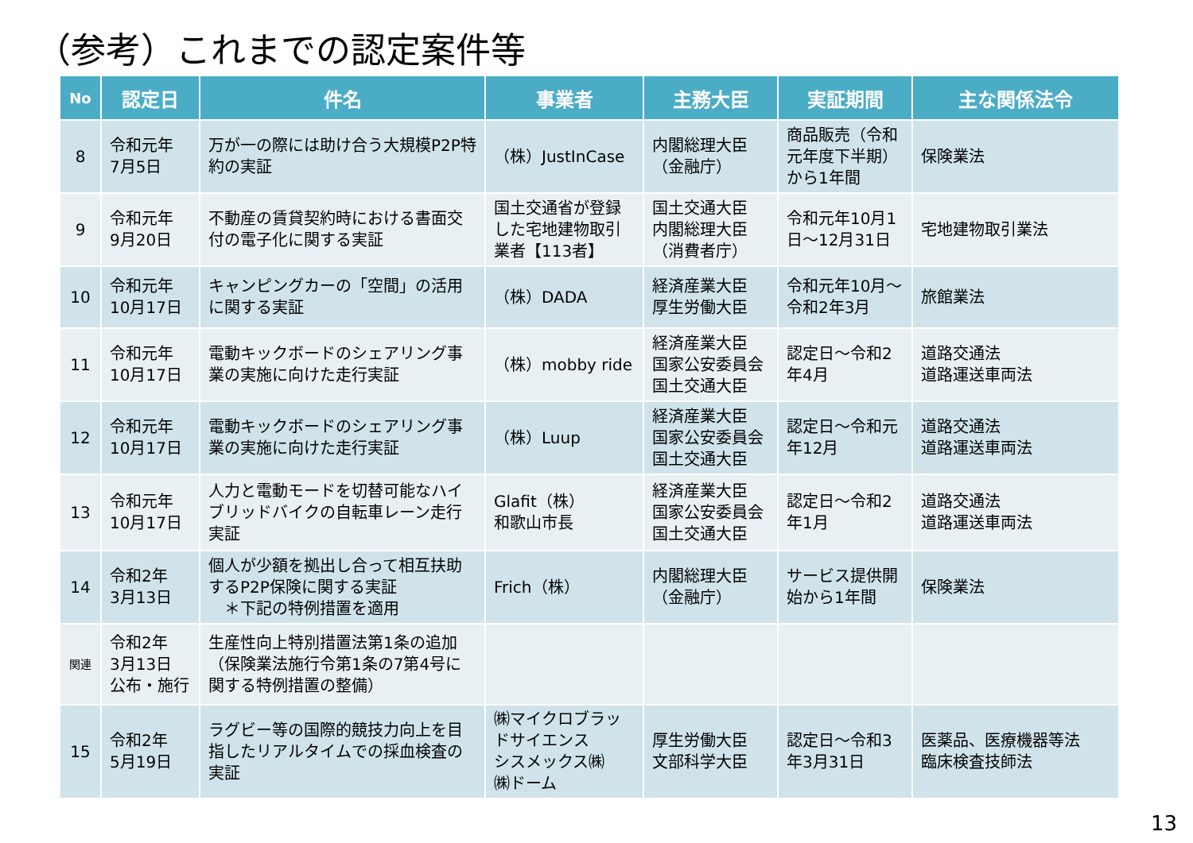（参考）これまでの認定案件等
| No | 認定日 | 件名 | 事業者 | 主務大臣 | 実証期間 | 主な関係法令 |
| --- | --- | --- | --- | --- | --- | --- |
| 8 | 令和元年 7月5日 | 万が一の際には助け合う大規模P2P特約の実証 | （株）JustInCase | 内閣総理大臣 （金融庁） | 商品販売（令和元年度下半期）から1年間 | 保険業法 |
| 9 | 令和元年 9月20日 | 不動産の賃貸契約時における書面交付の電子化に関する実証 | 国土交通省が登録した宅地建物取引業者【113者】 | 国土交通大臣 内閣総理大臣 （消費者庁） | 令和元年10月1日～12月31日 | 宅地建物取引業法 |
| 10 | 令和元年 10月17日 | キャンピングカーの「空間」の活用に関する実証 | （株）DADA | 経済産業大臣 厚生労働大臣 | 令和元年10月～令和2年3月 | 旅館業法 |
| 11 | 令和元年 10月17日 | 電動キックボードのシェアリング事業の実施に向けた走行実証 | （株）mobby ride | 経済産業大臣 国家公安委員会 国土交通大臣 | 認定日～令和2年4月 | 道路交通法 道路運送車両法 |
| 12 | 令和元年 10月17日 | 電動キックボードのシェアリング事業の実施に向けた走行実証 | （株）Luup | 経済産業大臣 国家公安委員会 国土交通大臣 | 認定日～令和元年12月 | 道路交通法 道路運送車両法 |
| 13 | 令和元年 10月17日 | 人力と電動モードを切替可能なハイブリッドバイクの自転車レーン走行実証 | Glafit（株） 和歌山市長 | 経済産業大臣 国家公安委員会 国土交通大臣 | 認定日～令和2年1月 | 道路交通法 道路運送車両法 |
| 14 | 令和2年 3月13日 | 個人が少額を拠出し合って相互扶助するP2P保険に関する実証 ＊下記の特例措置を適用 | Frich（株） | 内閣総理大臣 （金融庁） | サービス提供開始から1年間 | 保険業法 |
| 関連 | 令和2年 3月13日 公布・施行 | 生産性向上特別措置法第1条の追加（保険業法施行令第1条の7第4号に関する特例措置の整備） | | | | |
| 15 | 令和2年 5月19日 | ラグビー等の国際的競技力向上を目指したリアルタイムでの採血検査の実証 | ㈱マイクロブラッドサイエンス シスメックス㈱ ㈱ドーム | 厚生労働大臣 文部科学大臣 | 認定日～令和3年3月31日 | 医薬品、医療機器等法 臨床検査技師法 |
13